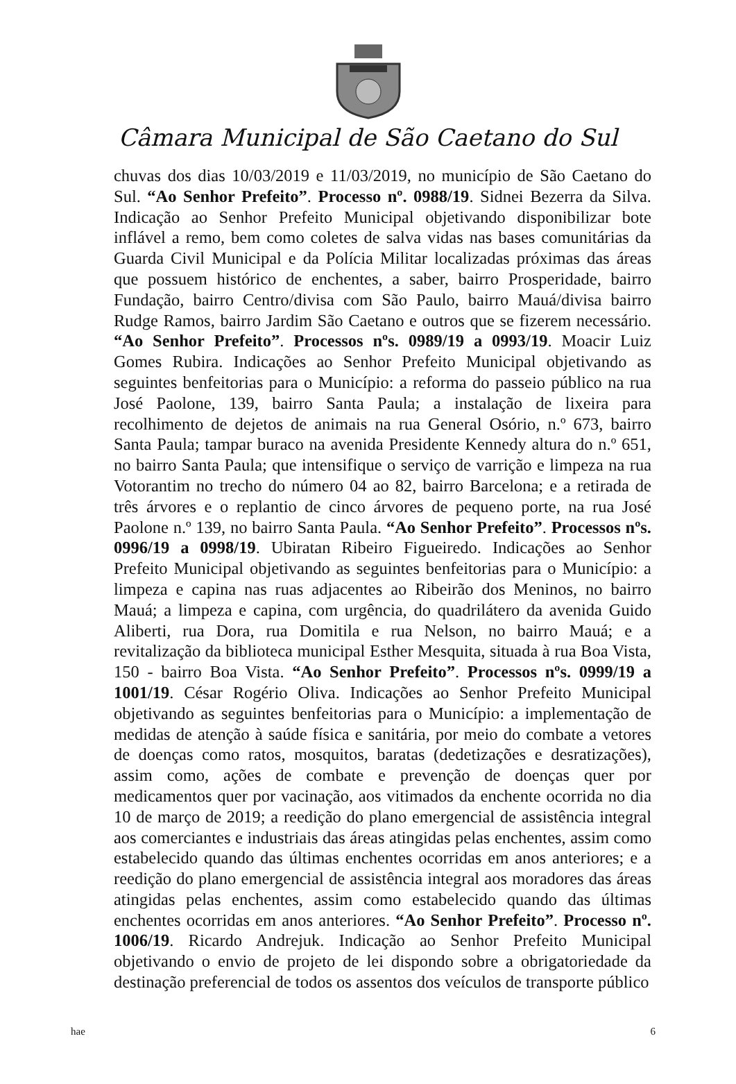Câmara Municipal de São Caetano do Sul
chuvas dos dias 10/03/2019 e 11/03/2019, no município de São Caetano do Sul. “Ao Senhor Prefeito”. Processo nº. 0988/19. Sidnei Bezerra da Silva. Indicação ao Senhor Prefeito Municipal objetivando disponibilizar bote inflável a remo, bem como coletes de salva vidas nas bases comunitárias da Guarda Civil Municipal e da Polícia Militar localizadas próximas das áreas que possuem histórico de enchentes, a saber, bairro Prosperidade, bairro Fundação, bairro Centro/divisa com São Paulo, bairro Mauá/divisa bairro Rudge Ramos, bairro Jardim São Caetano e outros que se fizerem necessário. “Ao Senhor Prefeito”. Processos nºs. 0989/19 a 0993/19. Moacir Luiz Gomes Rubira. Indicações ao Senhor Prefeito Municipal objetivando as seguintes benfeitorias para o Município: a reforma do passeio público na rua José Paolone, 139, bairro Santa Paula; a instalação de lixeira para recolhimento de dejetos de animais na rua General Osório, n.º 673, bairro Santa Paula; tampar buraco na avenida Presidente Kennedy altura do n.º 651, no bairro Santa Paula; que intensifique o serviço de varrição e limpeza na rua Votorantim no trecho do número 04 ao 82, bairro Barcelona; e a retirada de três árvores e o replantio de cinco árvores de pequeno porte, na rua José Paolone n.º 139, no bairro Santa Paula. “Ao Senhor Prefeito”. Processos nºs. 0996/19 a 0998/19. Ubiratan Ribeiro Figueiredo. Indicações ao Senhor Prefeito Municipal objetivando as seguintes benfeitorias para o Município: a limpeza e capina nas ruas adjacentes ao Ribeirão dos Meninos, no bairro Mauá; a limpeza e capina, com urgência, do quadrilátero da avenida Guido Aliberti, rua Dora, rua Domitila e rua Nelson, no bairro Mauá; e a revitalização da biblioteca municipal Esther Mesquita, situada à rua Boa Vista, 150 - bairro Boa Vista. “Ao Senhor Prefeito”. Processos nºs. 0999/19 a 1001/19. César Rogério Oliva. Indicações ao Senhor Prefeito Municipal objetivando as seguintes benfeitorias para o Município: a implementação de medidas de atenção à saúde física e sanitária, por meio do combate a vetores de doenças como ratos, mosquitos, baratas (dedetizações e desratizações), assim como, ações de combate e prevenção de doenças quer por medicamentos quer por vacinação, aos vitimados da enchente ocorrida no dia 10 de março de 2019; a reedição do plano emergencial de assistência integral aos comerciantes e industriais das áreas atingidas pelas enchentes, assim como estabelecido quando das últimas enchentes ocorridas em anos anteriores; e a reedição do plano emergencial de assistência integral aos moradores das áreas atingidas pelas enchentes, assim como estabelecido quando das últimas enchentes ocorridas em anos anteriores. “Ao Senhor Prefeito”. Processo nº. 1006/19. Ricardo Andrejuk. Indicação ao Senhor Prefeito Municipal objetivando o envio de projeto de lei dispondo sobre a obrigatoriedade da destinação preferencial de todos os assentos dos veículos de transporte público
hae 6